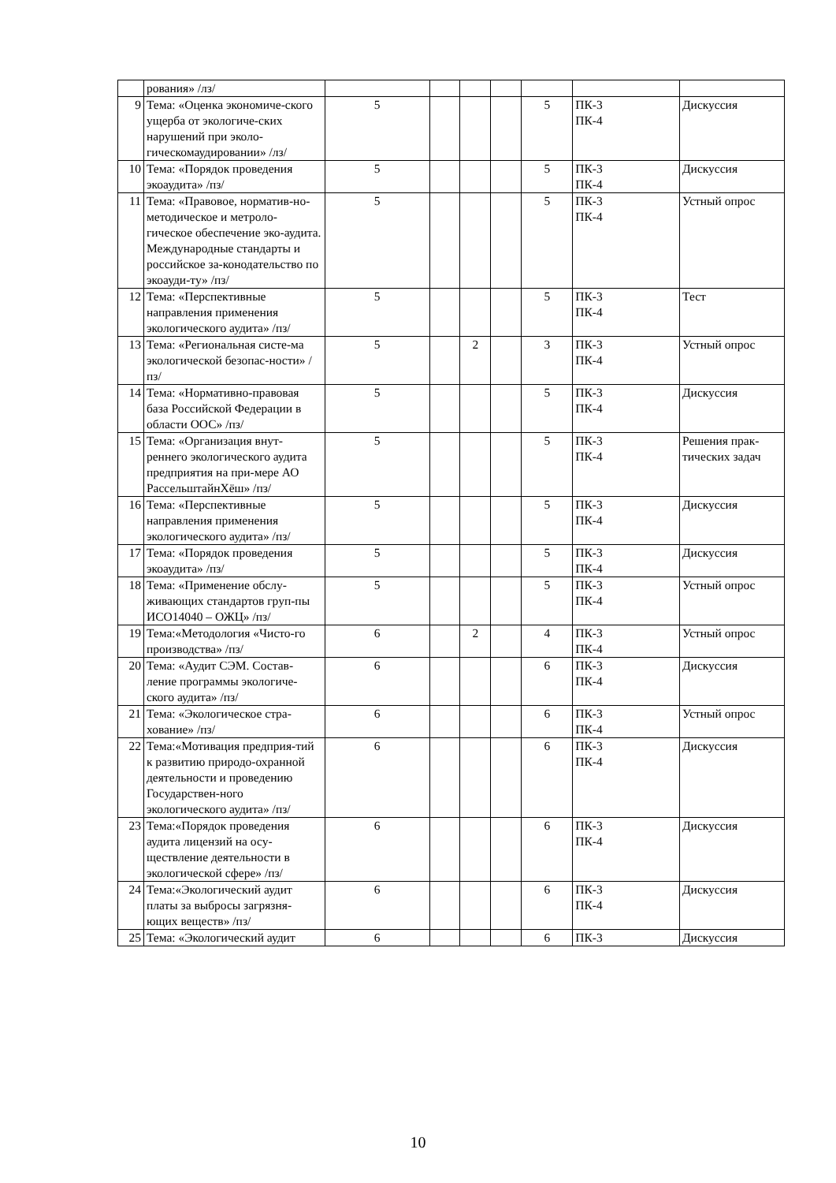| | рования» /лз/ | | | | | | | |
| 9 | Тема: «Оценка экономиче-ского ущерба от экологиче-ских нарушений при эколо-гическомаудировании» /лз/ | 5 | | | | 5 | ПК-3 ПК-4 | Дискуссия |
| 10 | Тема: «Порядок проведения экоаудита» /пз/ | 5 | | | | 5 | ПК-3 ПК-4 | Дискуссия |
| 11 | Тема: «Правовое, норматив-но-методическое и метроло-гическое обеспечение эко-аудита. Международные стандарты и российское за-конодательство по экоауди-ту» /пз/ | 5 | | | | 5 | ПК-3 ПК-4 | Устный опрос |
| 12 | Тема: «Перспективные направления применения экологического аудита» /пз/ | 5 | | | | 5 | ПК-3 ПК-4 | Тест |
| 13 | Тема: «Региональная систе-ма экологической безопас-ности» /пз/ | 5 | | 2 | | 3 | ПК-3 ПК-4 | Устный опрос |
| 14 | Тема: «Нормативно-правовая база Российской Федерации в области ООС» /пз/ | 5 | | | | 5 | ПК-3 ПК-4 | Дискуссия |
| 15 | Тема: «Организация внут-реннего экологического аудита предприятия на при-мере АО РассельштайнХёш» /пз/ | 5 | | | | 5 | ПК-3 ПК-4 | Решения прак-тических задач |
| 16 | Тема: «Перспективные направления применения экологического аудита» /пз/ | 5 | | | | 5 | ПК-3 ПК-4 | Дискуссия |
| 17 | Тема: «Порядок проведения экоаудита» /пз/ | 5 | | | | 5 | ПК-3 ПК-4 | Дискуссия |
| 18 | Тема: «Применение обслу-живающих стандартов груп-пы ИСО14040 – ОЖЦ» /пз/ | 5 | | | | 5 | ПК-3 ПК-4 | Устный опрос |
| 19 | Тема:«Методология «Чисто-го производства» /пз/ | 6 | | 2 | | 4 | ПК-3 ПК-4 | Устный опрос |
| 20 | Тема: «Аудит СЭМ. Состав-ление программы экологиче-ского аудита» /пз/ | 6 | | | | 6 | ПК-3 ПК-4 | Дискуссия |
| 21 | Тема: «Экологическое стра-хование» /пз/ | 6 | | | | 6 | ПК-3 ПК-4 | Устный опрос |
| 22 | Тема:«Мотивация предприя-тий к развитию природо-охранной деятельности и проведению Государствен-ного экологического аудита» /пз/ | 6 | | | | 6 | ПК-3 ПК-4 | Дискуссия |
| 23 | Тема:«Порядок проведения аудита лицензий на осу-ществление деятельности в экологической сфере» /пз/ | 6 | | | | 6 | ПК-3 ПК-4 | Дискуссия |
| 24 | Тема:«Экологический аудит платы за выбросы загрязня-ющих веществ» /пз/ | 6 | | | | 6 | ПК-3 ПК-4 | Дискуссия |
| 25 | Тема: «Экологический аудит | 6 | | | | 6 | ПК-3 | Дискуссия |
10